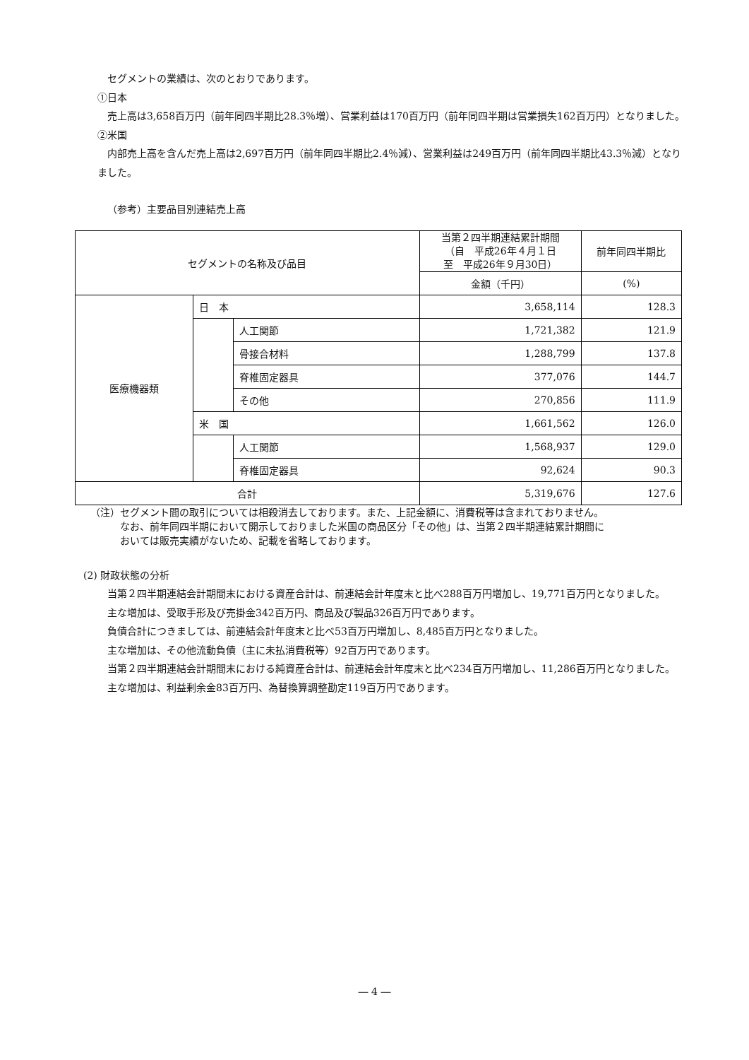セグメントの業績は、次のとおりであります。
①日本
売上高は3,658百万円（前年同四半期比28.3％増）、営業利益は170百万円（前年同四半期は営業損失162百万円）となりました。
②米国
内部売上高を含んだ売上高は2,697百万円（前年同四半期比2.4％減）、営業利益は249百万円（前年同四半期比43.3％減）となりました。
（参考）主要品目別連結売上高
| セグメントの名称及び品目 | | | 当第２四半期連結累計期間 （自 平成26年４月１日 至 平成26年９月30日） | 前年同四半期比 |
| --- | --- | --- | --- | --- |
| | | | 金額（千円） | (%) |
| 医療機器類 | 日 本 | | 3,658,114 | 128.3 |
| | | 人工関節 | 1,721,382 | 121.9 |
| | | 骨接合材料 | 1,288,799 | 137.8 |
| | | 脊椎固定器具 | 377,076 | 144.7 |
| | | その他 | 270,856 | 111.9 |
| | 米 国 | | 1,661,562 | 126.0 |
| | | 人工関節 | 1,568,937 | 129.0 |
| | | 脊椎固定器具 | 92,624 | 90.3 |
| 合計 | | | 5,319,676 | 127.6 |
（注）セグメント間の取引については相殺消去しております。また、上記金額に、消費税等は含まれておりません。
　　　なお、前年同四半期において開示しておりました米国の商品区分「その他」は、当第２四半期連結累計期間に
　　　おいては販売実績がないため、記載を省略しております。
(2) 財政状態の分析
当第２四半期連結会計期間末における資産合計は、前連結会計年度末と比べ288百万円増加し、19,771百万円となりました。
主な増加は、受取手形及び売掛金342百万円、商品及び製品326百万円であります。
負債合計につきましては、前連結会計年度末と比べ53百万円増加し、8,485百万円となりました。
主な増加は、その他流動負債（主に未払消費税等）92百万円であります。
当第２四半期連結会計期間末における純資産合計は、前連結会計年度末と比べ234百万円増加し、11,286百万円となりました。
主な増加は、利益剰余金83百万円、為替換算調整勘定119百万円であります。
― 4 ―